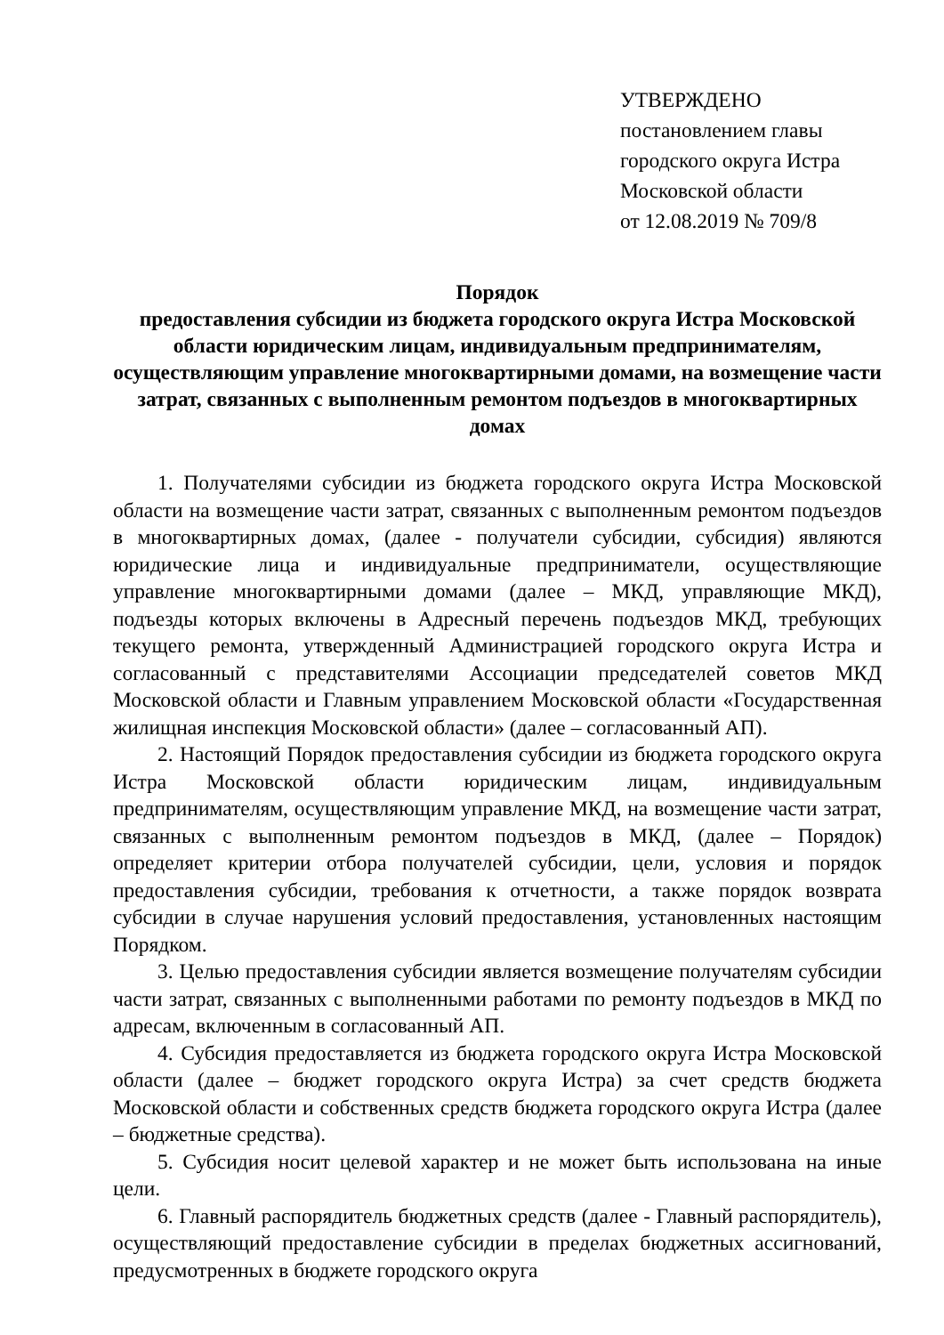УТВЕРЖДЕНО
постановлением главы
городского округа Истра
Московской области
от 12.08.2019 № 709/8
Порядок
предоставления субсидии из бюджета городского округа Истра Московской области юридическим лицам, индивидуальным предпринимателям, осуществляющим управление многоквартирными домами, на возмещение части затрат, связанных с выполненным ремонтом подъездов в многоквартирных домах
1. Получателями субсидии из бюджета городского округа Истра Московской области на возмещение части затрат, связанных с выполненным ремонтом подъездов в многоквартирных домах, (далее - получатели субсидии, субсидия) являются юридические лица и индивидуальные предприниматели, осуществляющие управление многоквартирными домами (далее – МКД, управляющие МКД), подъезды которых включены в Адресный перечень подъездов МКД, требующих текущего ремонта, утвержденный Администрацией городского округа Истра и согласованный с представителями Ассоциации председателей советов МКД Московской области и Главным управлением Московской области «Государственная жилищная инспекция Московской области» (далее – согласованный АП).
2. Настоящий Порядок предоставления субсидии из бюджета городского округа Истра Московской области юридическим лицам, индивидуальным предпринимателям, осуществляющим управление МКД, на возмещение части затрат, связанных с выполненным ремонтом подъездов в МКД, (далее – Порядок) определяет критерии отбора получателей субсидии, цели, условия и порядок предоставления субсидии, требования к отчетности, а также порядок возврата субсидии в случае нарушения условий предоставления, установленных настоящим Порядком.
3. Целью предоставления субсидии является возмещение получателям субсидии части затрат, связанных с выполненными работами по ремонту подъездов в МКД по адресам, включенным в согласованный АП.
4. Субсидия предоставляется из бюджета городского округа Истра Московской области (далее – бюджет городского округа Истра) за счет средств бюджета Московской области и собственных средств бюджета городского округа Истра (далее – бюджетные средства).
5. Субсидия носит целевой характер и не может быть использована на иные цели.
6. Главный распорядитель бюджетных средств (далее - Главный распорядитель), осуществляющий предоставление субсидии в пределах бюджетных ассигнований, предусмотренных в бюджете городского округа